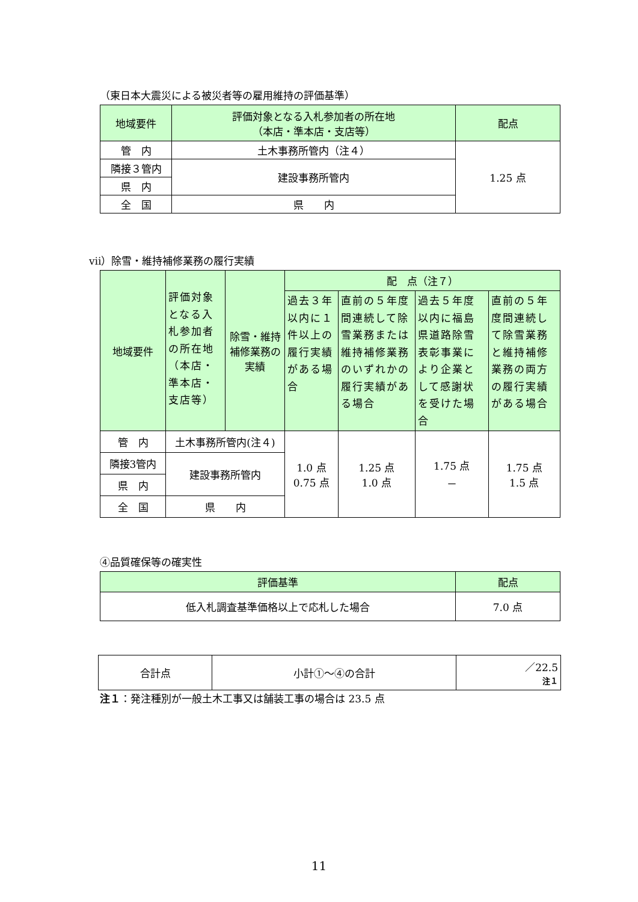（東日本大震災による被災者等の雇用維持の評価基準）
| 地域要件 | 評価対象となる入札参加者の所在地 （本店・準本店・支店等） | 配点 |
| --- | --- | --- |
| 管 内 | 土木事務所管内（注４） | 1.25 点 |
| 隣接３管内 | 建設事務所管内 | |
| 県 内 | | |
| 全 国 | 県 内 | |
ⅶ）除雪・維持補修業務の履行実績
| 地域要件 | 評価対象となる入札参加者の所在地（本店・準本店・支店等） | 除雪・維持補修業務の実績 | 配 点（注７） | | | |
| --- | --- | --- | --- | --- | --- | --- |
| | | | 過去３年以内に１件以上の履行実績がある場合 | 直前の５年度間連続して除雪業務または維持補修業務のいずれかの履行実績がある場合 | 過去５年度以内に福島県道路除雪表彰事業により企業として感謝状を受けた場合 | 直前の５年度間連続して除雪業務と維持補修業務の両方の履行実績がある場合 |
| 管 内 | 土木事務所管内(注４) | | 1.0 点 0.75 点 | 1.25 点 1.0 点 | 1.75 点 － | 1.75 点 1.5 点 |
| 隣接3管内 | 建設事務所管内 | | | | | |
| 県 内 | | | | | | |
| 全 国 | 県 内 | | | | | |
④品質確保等の確実性
| 評価基準 | 配点 |
| --- | --- |
| 低入札調査基準価格以上で応札した場合 | 7.0 点 |
| 合計点 | 小計①～④の合計 | ／22.5 注１ |
注１：発注種別が一般土木工事又は舗装工事の場合は 23.5 点
11